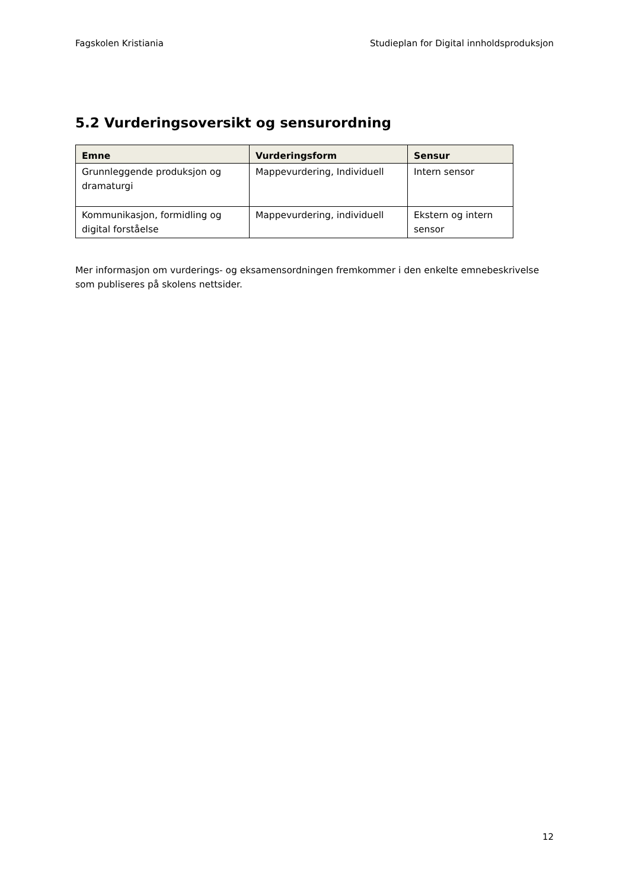Fagskolen Kristiania Studieplan for Digital innholdsproduksjon
5.2 Vurderingsoversikt og sensurordning
| Emne | Vurderingsform | Sensur |
| --- | --- | --- |
| Grunnleggende produksjon og dramaturgi | Mappevurdering, Individuell | Intern sensor |
| Kommunikasjon, formidling og digital forståelse | Mappevurdering, individuell | Ekstern og intern sensor |
Mer informasjon om vurderings- og eksamensordningen fremkommer i den enkelte emnebeskrivelse som publiseres på skolens nettsider.
12